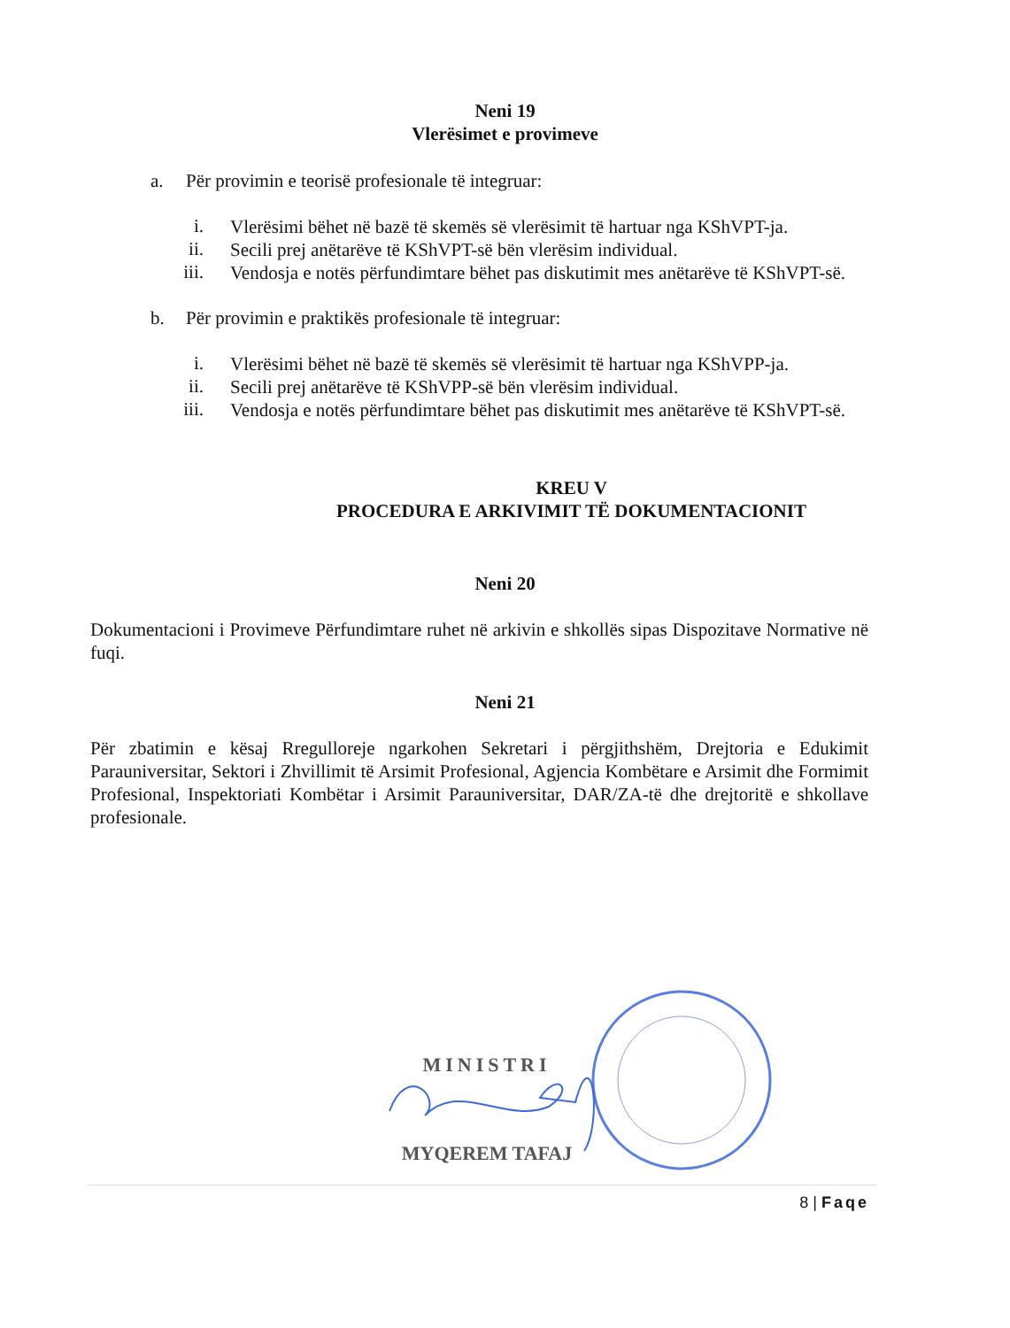Neni 19
Vlerësimet e provimeve
a. Për provimin e teorisë profesionale të integruar:
i.
Vlerësimi bëhet në bazë të skemës së vlerësimit të hartuar nga KShVPT-ja.
ii.
Secili prej anëtarëve të KShVPT-së bën vlerësim individual.
iii.
Vendosja e notës përfundimtare bëhet pas diskutimit mes anëtarëve të KShVPT-së.
b. Për provimin e praktikës profesionale të integruar:
i.
Vlerësimi bëhet në bazë të skemës së vlerësimit të hartuar nga KShVPP-ja.
ii.
Secili prej anëtarëve të KShVPP-së bën vlerësim individual.
iii.
Vendosja e notës përfundimtare bëhet pas diskutimit mes anëtarëve të KShVPT-së.
KREU V
PROCEDURA E ARKIVIMIT TË DOKUMENTACIONIT
Neni 20
Dokumentacioni i Provimeve Përfundimtare ruhet në arkivin e shkollës sipas Dispozitave Normative në fuqi.
Neni 21
Për zbatimin e kësaj Rregulloreje ngarkohen Sekretari i përgjithshëm, Drejtoria e Edukimit Parauniversitar, Sektori i Zhvillimit të Arsimit Profesional, Agjencia Kombëtare e Arsimit dhe Formimit Profesional, Inspektoriati Kombëtar i Arsimit Parauniversitar, DAR/ZA-të dhe drejtoritë e shkollave profesionale.
MINISTRI
MYQEREM TAFAJ
8 | Faqe